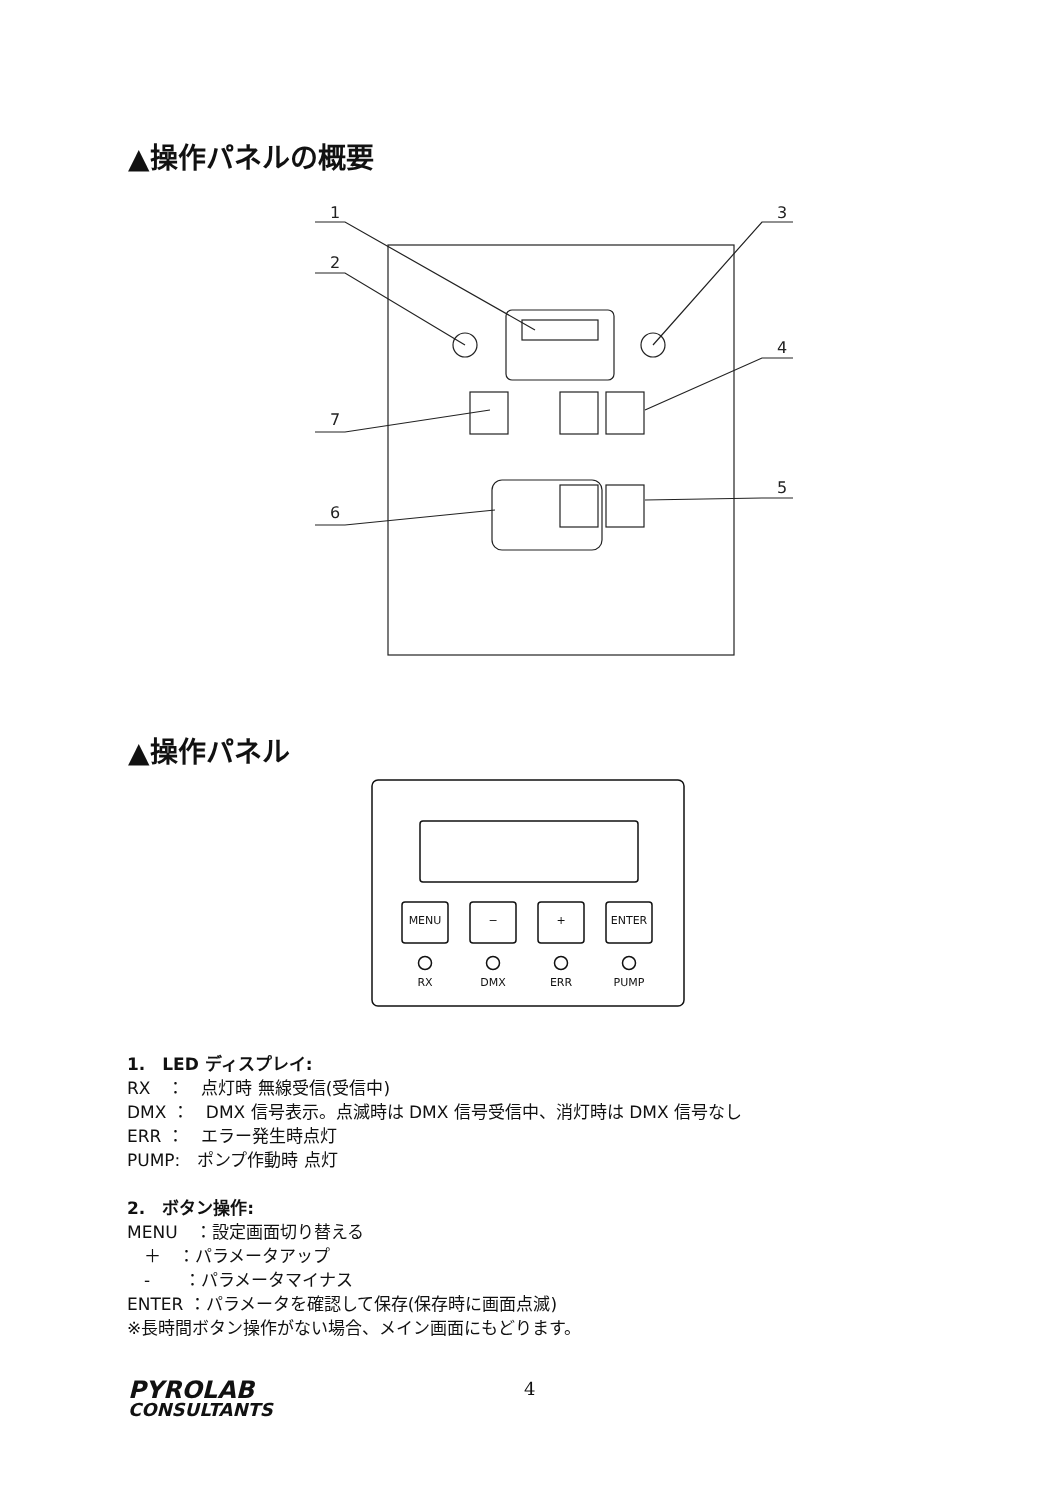▲操作パネルの概要
1
2
3
4
5
6
7
▲操作パネル
MENU
−
+
ENTER
RX
DMX
ERR
PUMP
1.　LED ディスプレイ:
RX　：　点灯時 無線受信(受信中)
DMX ：　DMX 信号表示。点滅時は DMX 信号受信中、消灯時は DMX 信号なし
ERR ：　エラー発生時点灯
PUMP:　ポンプ作動時 点灯
2.　ボタン操作:
MENU　：設定画面切り替える
　＋　：パラメータアップ
　-　　：パラメータマイナス
ENTER ：パラメータを確認して保存(保存時に画面点滅)
※長時間ボタン操作がない場合、メイン画面にもどります。
PYROLAB
CONSULTANTS
4